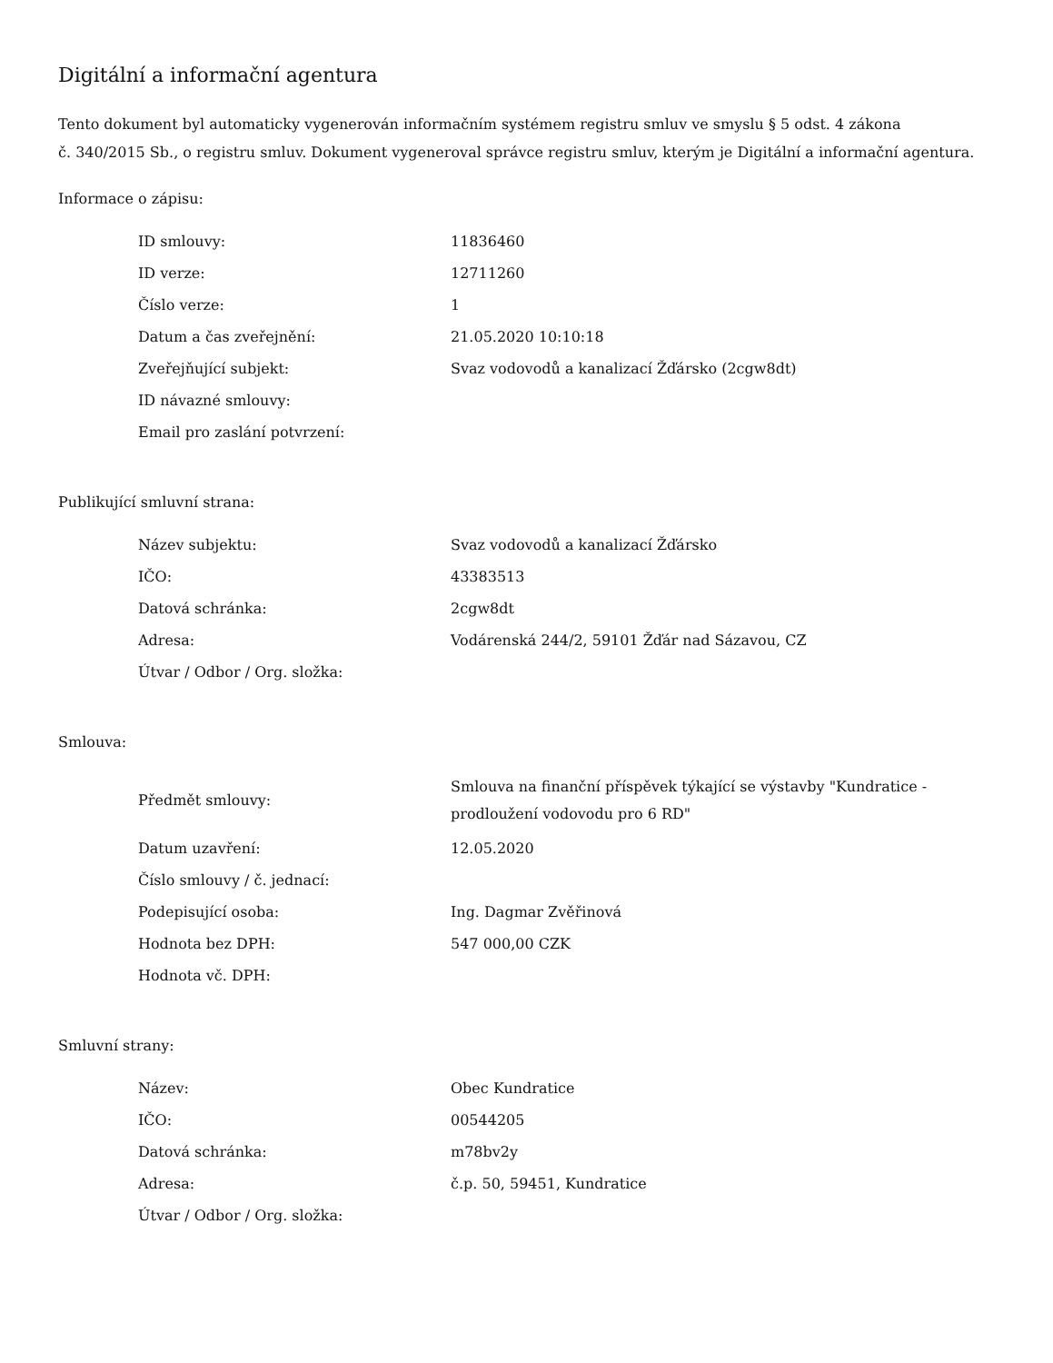Digitální a informační agentura
Tento dokument byl automaticky vygenerován informačním systémem registru smluv ve smyslu § 5 odst. 4 zákona
č. 340/2015 Sb., o registru smluv. Dokument vygeneroval správce registru smluv, kterým je Digitální a informační agentura.
Informace o zápisu:
| ID smlouvy: | 11836460 |
| ID verze: | 12711260 |
| Číslo verze: | 1 |
| Datum a čas zveřejnění: | 21.05.2020 10:10:18 |
| Zveřejňující subjekt: | Svaz vodovodů a kanalizací Žďársko (2cgw8dt) |
| ID návazné smlouvy: | |
| Email pro zaslání potvrzení: | |
Publikující smluvní strana:
| Název subjektu: | Svaz vodovodů a kanalizací Žďársko |
| IČO: | 43383513 |
| Datová schránka: | 2cgw8dt |
| Adresa: | Vodárenská 244/2, 59101 Žďár nad Sázavou, CZ |
| Útvar / Odbor / Org. složka: | |
Smlouva:
| Předmět smlouvy: | Smlouva na finanční příspěvek týkající se výstavby "Kundratice - prodloužení vodovodu pro 6 RD" |
| Datum uzavření: | 12.05.2020 |
| Číslo smlouvy / č. jednací: | |
| Podepisující osoba: | Ing. Dagmar Zvěřinová |
| Hodnota bez DPH: | 547 000,00 CZK |
| Hodnota vč. DPH: | |
Smluvní strany:
| Název: | Obec Kundratice |
| IČO: | 00544205 |
| Datová schránka: | m78bv2y |
| Adresa: | č.p. 50, 59451, Kundratice |
| Útvar / Odbor / Org. složka: | |